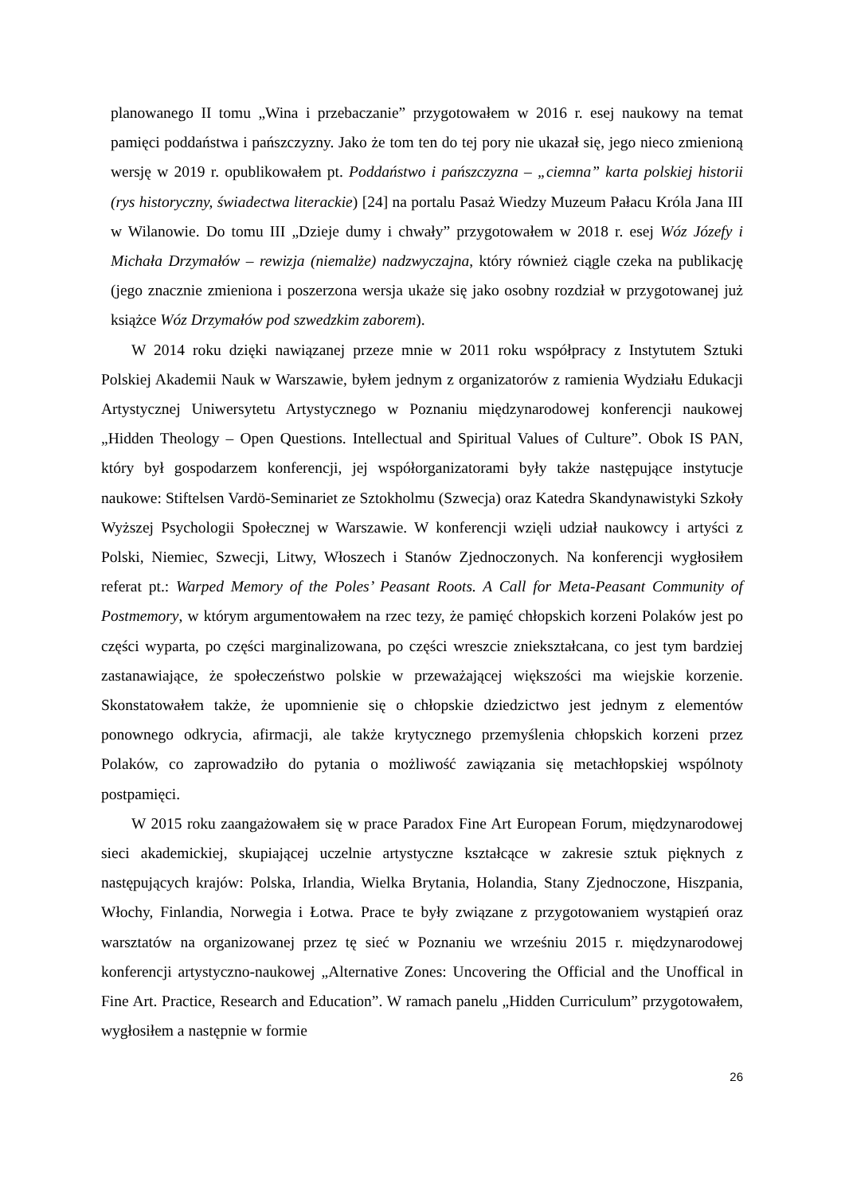planowanego II tomu „Wina i przebaczanie” przygotowałem w 2016 r. esej naukowy na temat pamięci poddaństwa i pańszczyzny. Jako że tom ten do tej pory nie ukazał się, jego nieco zmienioną wersję w 2019 r. opublikowałem pt. Poddaństwo i pańszczyzna – „ciemna” karta polskiej historii (rys historyczny, świadectwa literackie) [24] na portalu Pasaż Wiedzy Muzeum Pałacu Króla Jana III w Wilanowie. Do tomu III „Dzieje dumy i chwały” przygotowałem w 2018 r. esej Wóz Józefy i Michała Drzymałów – rewizja (niemalże) nadzwyczajna, który również ciągle czeka na publikację (jego znacznie zmieniona i poszerzona wersja ukaże się jako osobny rozdział w przygotowanej już książce Wóz Drzymałów pod szwedzkim zaborem).
W 2014 roku dzięki nawiązanej przeze mnie w 2011 roku współpracy z Instytutem Sztuki Polskiej Akademii Nauk w Warszawie, byłem jednym z organizatorów z ramienia Wydziału Edukacji Artystycznej Uniwersytetu Artystycznego w Poznaniu międzynarodowej konferencji naukowej „Hidden Theology – Open Questions. Intellectual and Spiritual Values of Culture”. Obok IS PAN, który był gospodarzem konferencji, jej współorganizatorami były także następujące instytucje naukowe: Stiftelsen Vardö-Seminariet ze Sztokholmu (Szwecja) oraz Katedra Skandynawistyki Szkoły Wyższej Psychologii Społecznej w Warszawie. W konferencji wzięli udział naukowcy i artyści z Polski, Niemiec, Szwecji, Litwy, Włoszech i Stanów Zjednoczonych. Na konferencji wygłosiłem referat pt.: Warped Memory of the Poles’ Peasant Roots. A Call for Meta-Peasant Community of Postmemory, w którym argumentowałem na rzec tezy, że pamięć chłopskich korzeni Polaków jest po części wyparta, po części marginalizowana, po części wreszcie zniekształcana, co jest tym bardziej zastanawiające, że społeczeństwo polskie w przeważającej większości ma wiejskie korzenie. Skonstatowałem także, że upomnienie się o chłopskie dziedzictwo jest jednym z elementów ponownego odkrycia, afirmacji, ale także krytycznego przemyślenia chłopskich korzeni przez Polaków, co zaprowadziło do pytania o możliwość zawiązania się metachłopskiej wspólnoty postpamięci.
W 2015 roku zaangażowałem się w prace Paradox Fine Art European Forum, międzynarodowej sieci akademickiej, skupiającej uczelnie artystyczne kształcące w zakresie sztuk pięknych z następujących krajów: Polska, Irlandia, Wielka Brytania, Holandia, Stany Zjednoczone, Hiszpania, Włochy, Finlandia, Norwegia i Łotwa. Prace te były związane z przygotowaniem wystąpień oraz warsztatów na organizowanej przez tę sieć w Poznaniu we wrześniu 2015 r. międzynarodowej konferencji artystyczno-naukowej „Alternative Zones: Uncovering the Official and the Unoffical in Fine Art. Practice, Research and Education”. W ramach panelu „Hidden Curriculum” przygotowałem, wygłosiłem a następnie w formie
26